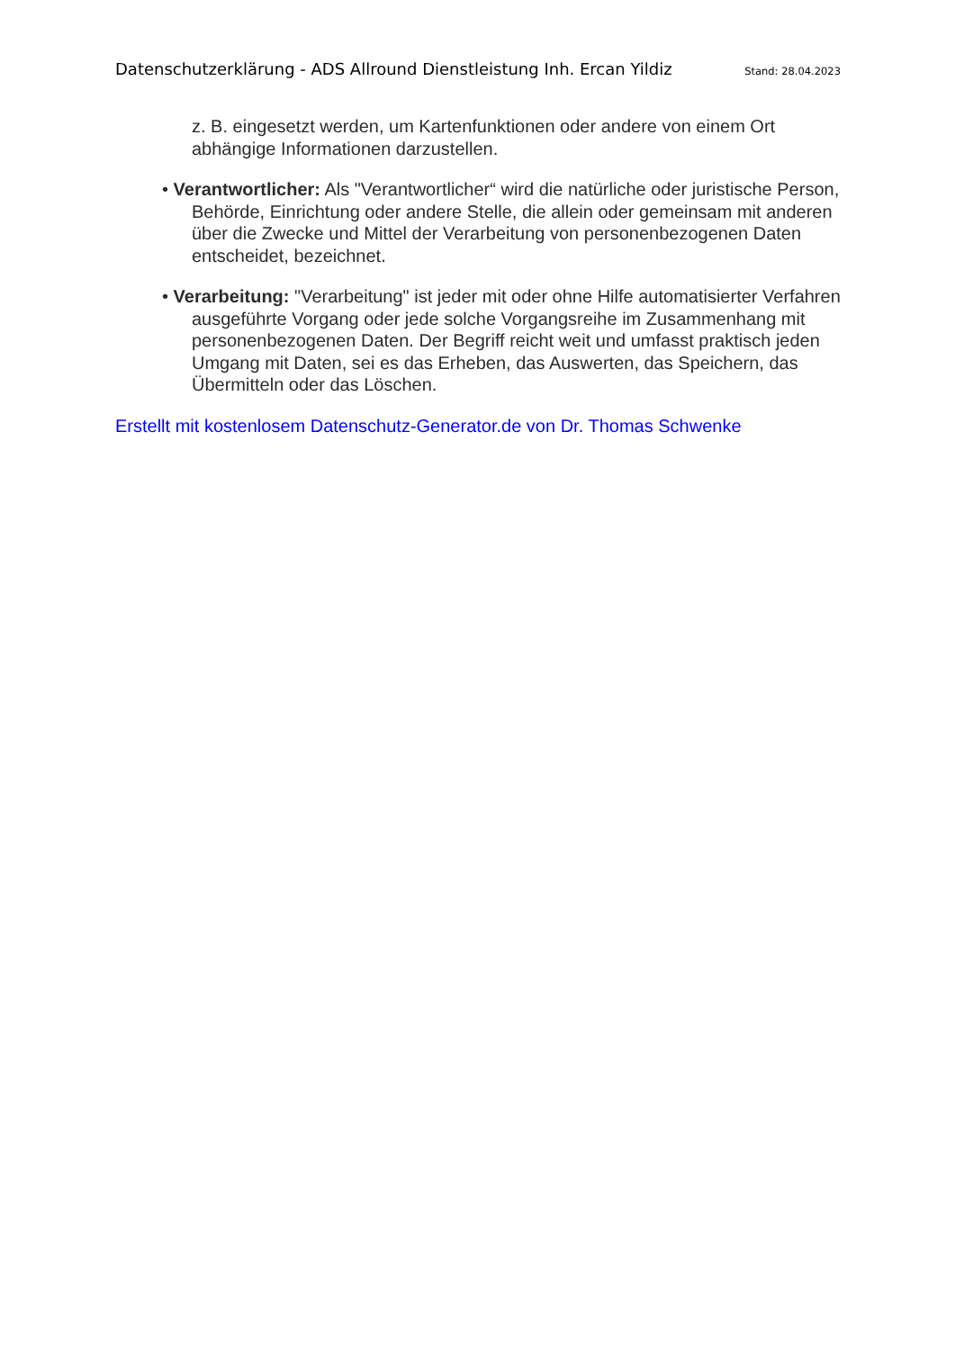Datenschutzerklärung - ADS Allround Dienstleistung Inh. Ercan Yildiz Stand: 28.04.2023
z. B. eingesetzt werden, um Kartenfunktionen oder andere von einem Ort abhängige Informationen darzustellen.
• Verantwortlicher: Als "Verantwortlicher“ wird die natürliche oder juristische Person, Behörde, Einrichtung oder andere Stelle, die allein oder gemeinsam mit anderen über die Zwecke und Mittel der Verarbeitung von personenbezogenen Daten entscheidet, bezeichnet.
• Verarbeitung: "Verarbeitung" ist jeder mit oder ohne Hilfe automatisierter Verfahren ausgeführte Vorgang oder jede solche Vorgangsreihe im Zusammenhang mit personenbezogenen Daten. Der Begriff reicht weit und umfasst praktisch jeden Umgang mit Daten, sei es das Erheben, das Auswerten, das Speichern, das Übermitteln oder das Löschen.
Erstellt mit kostenlosem Datenschutz-Generator.de von Dr. Thomas Schwenke